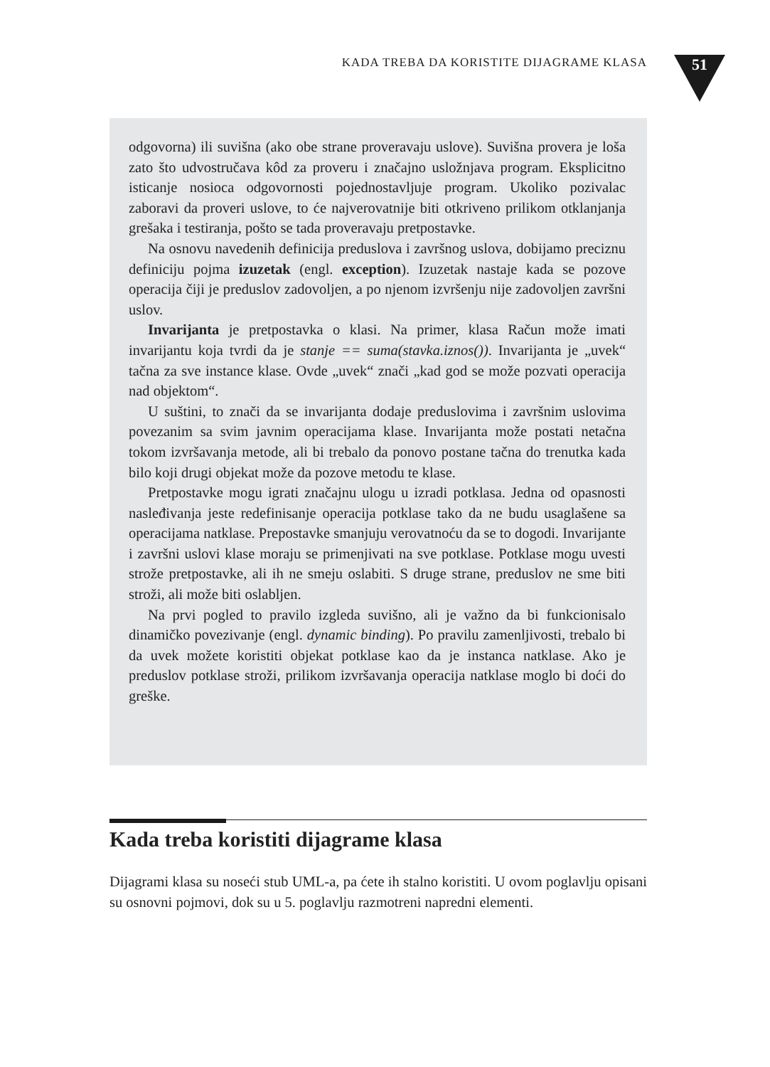KADA TREBA DA KORISTITE DIJAGRAME KLASA 51
odgovorna) ili suvišna (ako obe strane proveravaju uslove). Suvišna provera je loša zato što udvostručava kôd za proveru i značajno usložnjava program. Eksplicitno isticanje nosioca odgovornosti pojednostavljuje program. Ukoliko pozivalac zaboravi da proveri uslove, to će najverovatnije biti otkriveno prilikom otklanjanja grešaka i testiranja, pošto se tada proveravaju pretpostavke.
Na osnovu navedenih definicija preduslova i završnog uslova, dobijamo preciznu definiciju pojma izuzetak (engl. exception). Izuzetak nastaje kada se pozove operacija čiji je preduslov zadovoljen, a po njenom izvršenju nije zadovoljen završni uslov.
Invarijanta je pretpostavka o klasi. Na primer, klasa Račun može imati invarijantu koja tvrdi da je stanje == suma(stavka.iznos()). Invarijanta je „uvek“ tačna za sve instance klase. Ovde „uvek“ znači „kad god se može pozvati operacija nad objektom“.
U suštini, to znači da se invarijanta dodaje preduslovima i završnim uslovima povezanim sa svim javnim operacijama klase. Invarijanta može postati netačna tokom izvršavanja metode, ali bi trebalo da ponovo postane tačna do trenutka kada bilo koji drugi objekat može da pozove metodu te klase.
Pretpostavke mogu igrati značajnu ulogu u izradi potklasa. Jedna od opasnosti nasleđivanja jeste redefinisanje operacija potklase tako da ne budu usaglašene sa operacijama natklase. Prepostavke smanjuju verovatnoću da se to dogodi. Invarijante i završni uslovi klase moraju se primenjivati na sve potklase. Potklase mogu uvesti strože pretpostavke, ali ih ne smeju oslabiti. S druge strane, preduslov ne sme biti stroži, ali može biti oslabljen.
Na prvi pogled to pravilo izgleda suvišno, ali je važno da bi funkcionisalo dinamičko povezivanje (engl. dynamic binding). Po pravilu zamenljivosti, trebalo bi da uvek možete koristiti objekat potklase kao da je instanca natklase. Ako je preduslov potklase stroži, prilikom izvršavanja operacija natklase moglo bi doći do greške.
Kada treba koristiti dijagrame klasa
Dijagrami klasa su noseći stub UML-a, pa ćete ih stalno koristiti. U ovom poglavlju opisani su osnovni pojmovi, dok su u 5. poglavlju razmotreni napredni elementi.